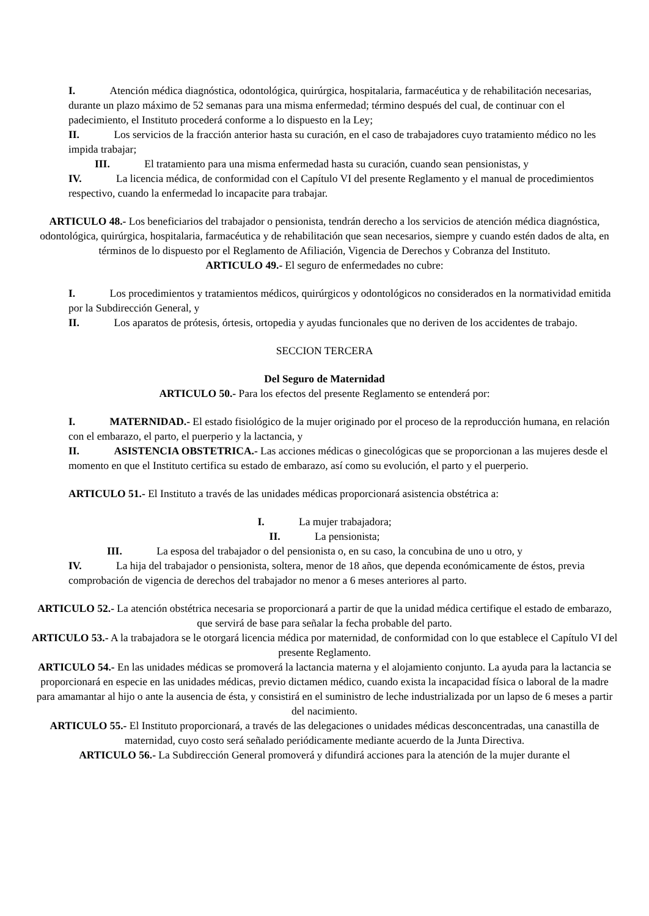I. Atención médica diagnóstica, odontológica, quirúrgica, hospitalaria, farmacéutica y de rehabilitación necesarias, durante un plazo máximo de 52 semanas para una misma enfermedad; término después del cual, de continuar con el padecimiento, el Instituto procederá conforme a lo dispuesto en la Ley;
II. Los servicios de la fracción anterior hasta su curación, en el caso de trabajadores cuyo tratamiento médico no les impida trabajar;
III. El tratamiento para una misma enfermedad hasta su curación, cuando sean pensionistas, y
IV. La licencia médica, de conformidad con el Capítulo VI del presente Reglamento y el manual de procedimientos respectivo, cuando la enfermedad lo incapacite para trabajar.
ARTICULO 48.- Los beneficiarios del trabajador o pensionista, tendrán derecho a los servicios de atención médica diagnóstica, odontológica, quirúrgica, hospitalaria, farmacéutica y de rehabilitación que sean necesarios, siempre y cuando estén dados de alta, en términos de lo dispuesto por el Reglamento de Afiliación, Vigencia de Derechos y Cobranza del Instituto.
ARTICULO 49.- El seguro de enfermedades no cubre:
I. Los procedimientos y tratamientos médicos, quirúrgicos y odontológicos no considerados en la normatividad emitida por la Subdirección General, y
II. Los aparatos de prótesis, órtesis, ortopedia y ayudas funcionales que no deriven de los accidentes de trabajo.
SECCION TERCERA
Del Seguro de Maternidad
ARTICULO 50.- Para los efectos del presente Reglamento se entenderá por:
I. MATERNIDAD.- El estado fisiológico de la mujer originado por el proceso de la reproducción humana, en relación con el embarazo, el parto, el puerperio y la lactancia, y
II. ASISTENCIA OBSTETRICA.- Las acciones médicas o ginecológicas que se proporcionan a las mujeres desde el momento en que el Instituto certifica su estado de embarazo, así como su evolución, el parto y el puerperio.
ARTICULO 51.- El Instituto a través de las unidades médicas proporcionará asistencia obstétrica a:
I. La mujer trabajadora;
II. La pensionista;
III. La esposa del trabajador o del pensionista o, en su caso, la concubina de uno u otro, y
IV. La hija del trabajador o pensionista, soltera, menor de 18 años, que dependa económicamente de éstos, previa comprobación de vigencia de derechos del trabajador no menor a 6 meses anteriores al parto.
ARTICULO 52.- La atención obstétrica necesaria se proporcionará a partir de que la unidad médica certifique el estado de embarazo, que servirá de base para señalar la fecha probable del parto.
ARTICULO 53.- A la trabajadora se le otorgará licencia médica por maternidad, de conformidad con lo que establece el Capítulo VI del presente Reglamento.
ARTICULO 54.- En las unidades médicas se promoverá la lactancia materna y el alojamiento conjunto. La ayuda para la lactancia se proporcionará en especie en las unidades médicas, previo dictamen médico, cuando exista la incapacidad física o laboral de la madre para amamantar al hijo o ante la ausencia de ésta, y consistirá en el suministro de leche industrializada por un lapso de 6 meses a partir del nacimiento.
ARTICULO 55.- El Instituto proporcionará, a través de las delegaciones o unidades médicas desconcentradas, una canastilla de maternidad, cuyo costo será señalado periódicamente mediante acuerdo de la Junta Directiva.
ARTICULO 56.- La Subdirección General promoverá y difundirá acciones para la atención de la mujer durante el